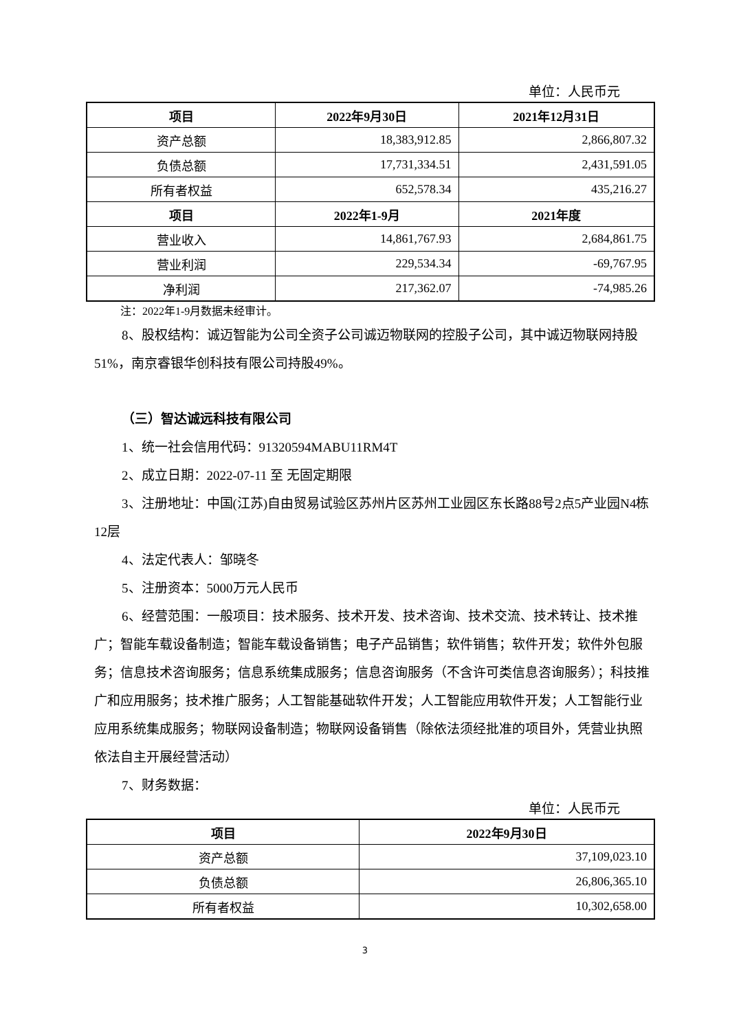单位：人民币元
| 项目 | 2022年9月30日 | 2021年12月31日 |
| --- | --- | --- |
| 资产总额 | 18,383,912.85 | 2,866,807.32 |
| 负债总额 | 17,731,334.51 | 2,431,591.05 |
| 所有者权益 | 652,578.34 | 435,216.27 |
| 项目 | 2022年1-9月 | 2021年度 |
| 营业收入 | 14,861,767.93 | 2,684,861.75 |
| 营业利润 | 229,534.34 | -69,767.95 |
| 净利润 | 217,362.07 | -74,985.26 |
注：2022年1-9月数据未经审计。
8、股权结构：诚迈智能为公司全资子公司诚迈物联网的控股子公司，其中诚迈物联网持股51%，南京睿银华创科技有限公司持股49%。
（三）智达诚远科技有限公司
1、统一社会信用代码：91320594MABU11RM4T
2、成立日期：2022-07-11 至 无固定期限
3、注册地址：中国(江苏)自由贸易试验区苏州片区苏州工业园区东长路88号2点5产业园N4栋12层
4、法定代表人：邹晓冬
5、注册资本：5000万元人民币
6、经营范围：一般项目：技术服务、技术开发、技术咨询、技术交流、技术转让、技术推广；智能车载设备制造；智能车载设备销售；电子产品销售；软件销售；软件开发；软件外包服务；信息技术咨询服务；信息系统集成服务；信息咨询服务（不含许可类信息咨询服务）；科技推广和应用服务；技术推广服务；人工智能基础软件开发；人工智能应用软件开发；人工智能行业应用系统集成服务；物联网设备制造；物联网设备销售（除依法须经批准的项目外，凭营业执照依法自主开展经营活动）
7、财务数据：
单位：人民币元
| 项目 | 2022年9月30日 |
| --- | --- |
| 资产总额 | 37,109,023.10 |
| 负债总额 | 26,806,365.10 |
| 所有者权益 | 10,302,658.00 |
3